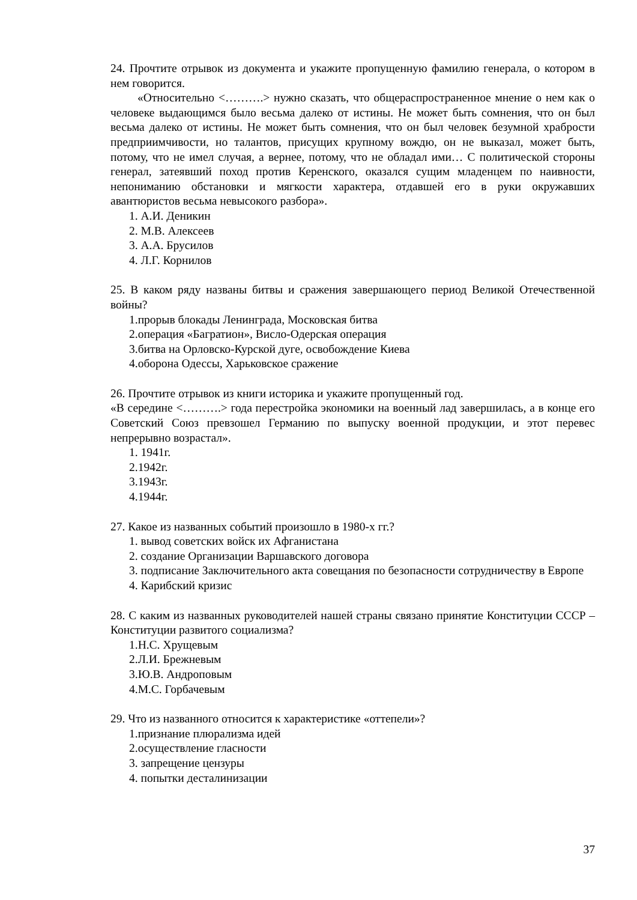24. Прочтите отрывок из документа и укажите пропущенную фамилию генерала, о котором в нем говорится.
«Относительно <……….> нужно сказать, что общераспространенное мнение о нем как о человеке выдающимся было весьма далеко от истины. Не может быть сомнения, что он был весьма далеко от истины. Не может быть сомнения, что он был человек безумной храбрости предприимчивости, но талантов, присущих крупному вождю, он не выказал, может быть, потому, что не имел случая, а вернее, потому, что не обладал ими… С политической стороны генерал, затеявший поход против Керенского, оказался сущим младенцем по наивности, непониманию обстановки и мягкости характера, отдавшей его в руки окружавших авантюристов весьма невысокого разбора».
1. А.И. Деникин
2. М.В. Алексеев
3. А.А. Брусилов
4. Л.Г. Корнилов
25. В каком ряду названы битвы и сражения завершающего период Великой Отечественной войны?
1.прорыв блокады Ленинграда, Московская битва
2.операция «Багратион», Висло-Одерская операция
3.битва на Орловско-Курской дуге, освобождение Киева
4.оборона Одессы, Харьковское сражение
26. Прочтите отрывок из книги историка и укажите пропущенный год.
«В середине <……….> года перестройка экономики на военный лад завершилась, а в конце его Советский Союз превзошел Германию по выпуску военной продукции, и этот перевес непрерывно возрастал».
1. 1941г.
2.1942г.
3.1943г.
4.1944г.
27. Какое из названных событий произошло в 1980-х гг.?
1. вывод советских войск их Афганистана
2. создание Организации Варшавского договора
3. подписание Заключительного акта совещания по безопасности сотрудничеству в Европе
4. Карибский кризис
28. С каким из названных руководителей нашей страны связано принятие Конституции СССР – Конституции развитого социализма?
1.Н.С. Хрущевым
2.Л.И. Брежневым
3.Ю.В. Андроповым
4.М.С. Горбачевым
29. Что из названного относится к характеристике «оттепели»?
1.признание плюрализма идей
2.осуществление гласности
3. запрещение цензуры
4. попытки десталинизации
37